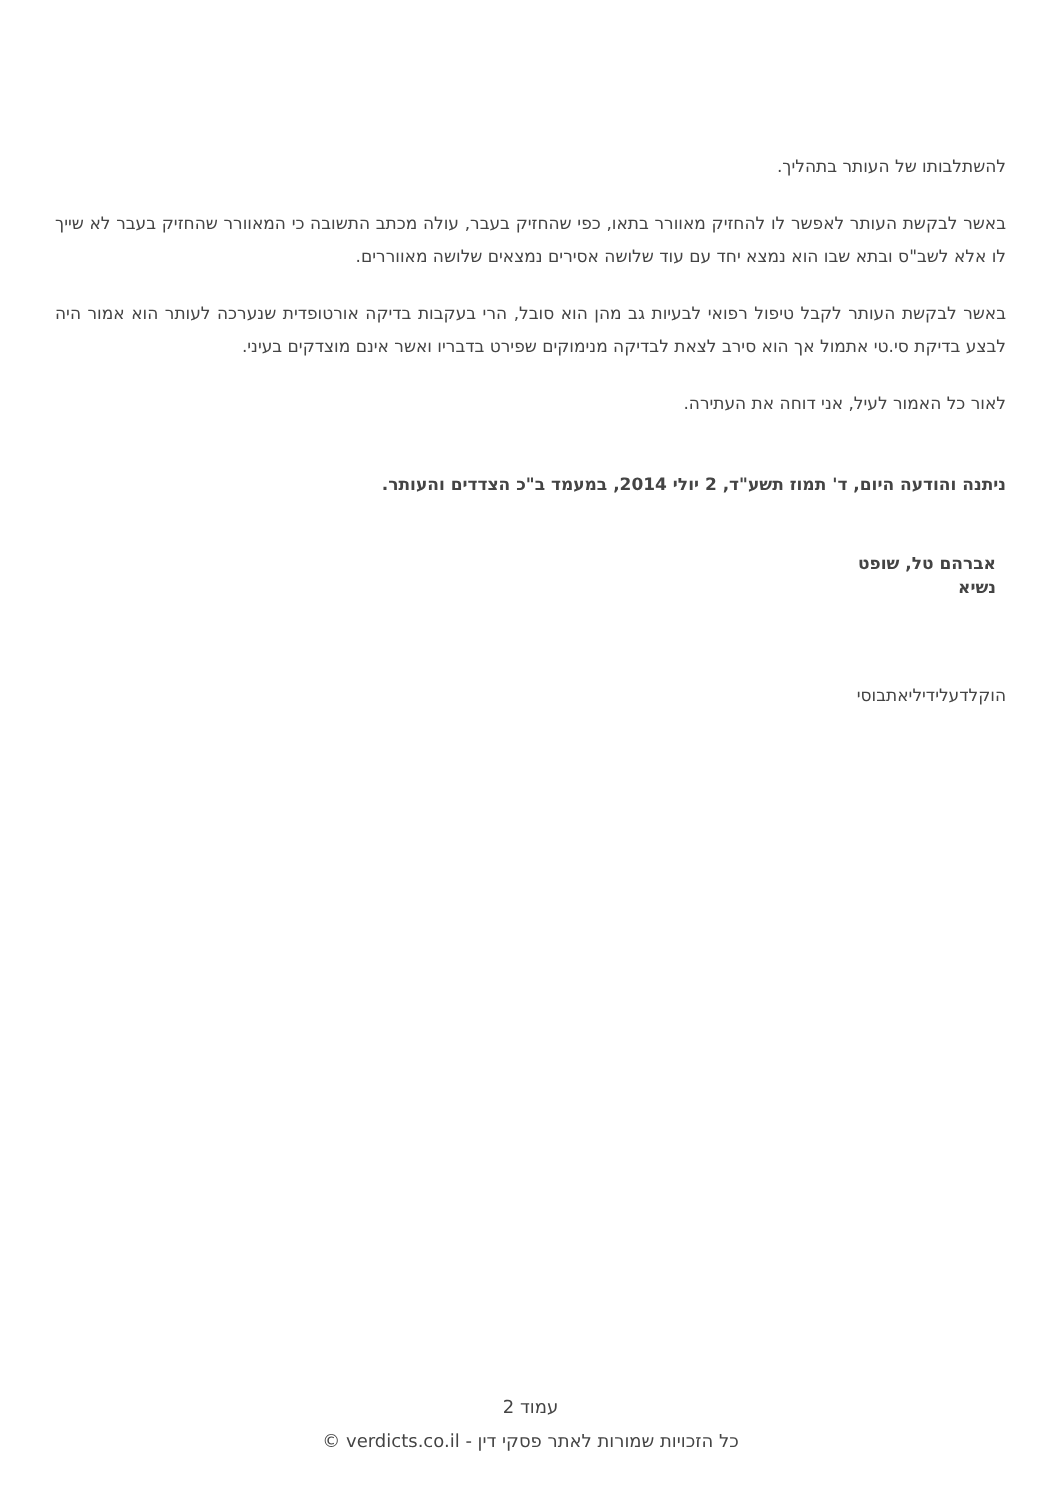להשתלבותו של העותר בתהליך.
באשר לבקשת העותר לאפשר לו להחזיק מאוורר בתאו, כפי שהחזיק בעבר, עולה מכתב התשובה כי המאוורר שהחזיק בעבר לא שייך לו אלא לשב"ס ובתא שבו הוא נמצא יחד עם עוד שלושה אסירים נמצאים שלושה מאווררים.
באשר לבקשת העותר לקבל טיפול רפואי לבעיות גב מהן הוא סובל, הרי בעקבות בדיקה אורטופדית שנערכה לעותר הוא אמור היה לבצע בדיקת סי.טי אתמול אך הוא סירב לצאת לבדיקה מנימוקים שפירט בדבריו ואשר אינם מוצדקים בעיני.
לאור כל האמור לעיל, אני דוחה את העתירה.
ניתנה והודעה היום, ד' תמוז תשע"ד, 2 יולי 2014, במעמד ב"כ הצדדים והעותר.
אברהם טל, שופט
נשיא
הוקלדעלידיליאתבוסי
עמוד 2
כל הזכויות שמורות לאתר פסקי דין - verdicts.co.il ©